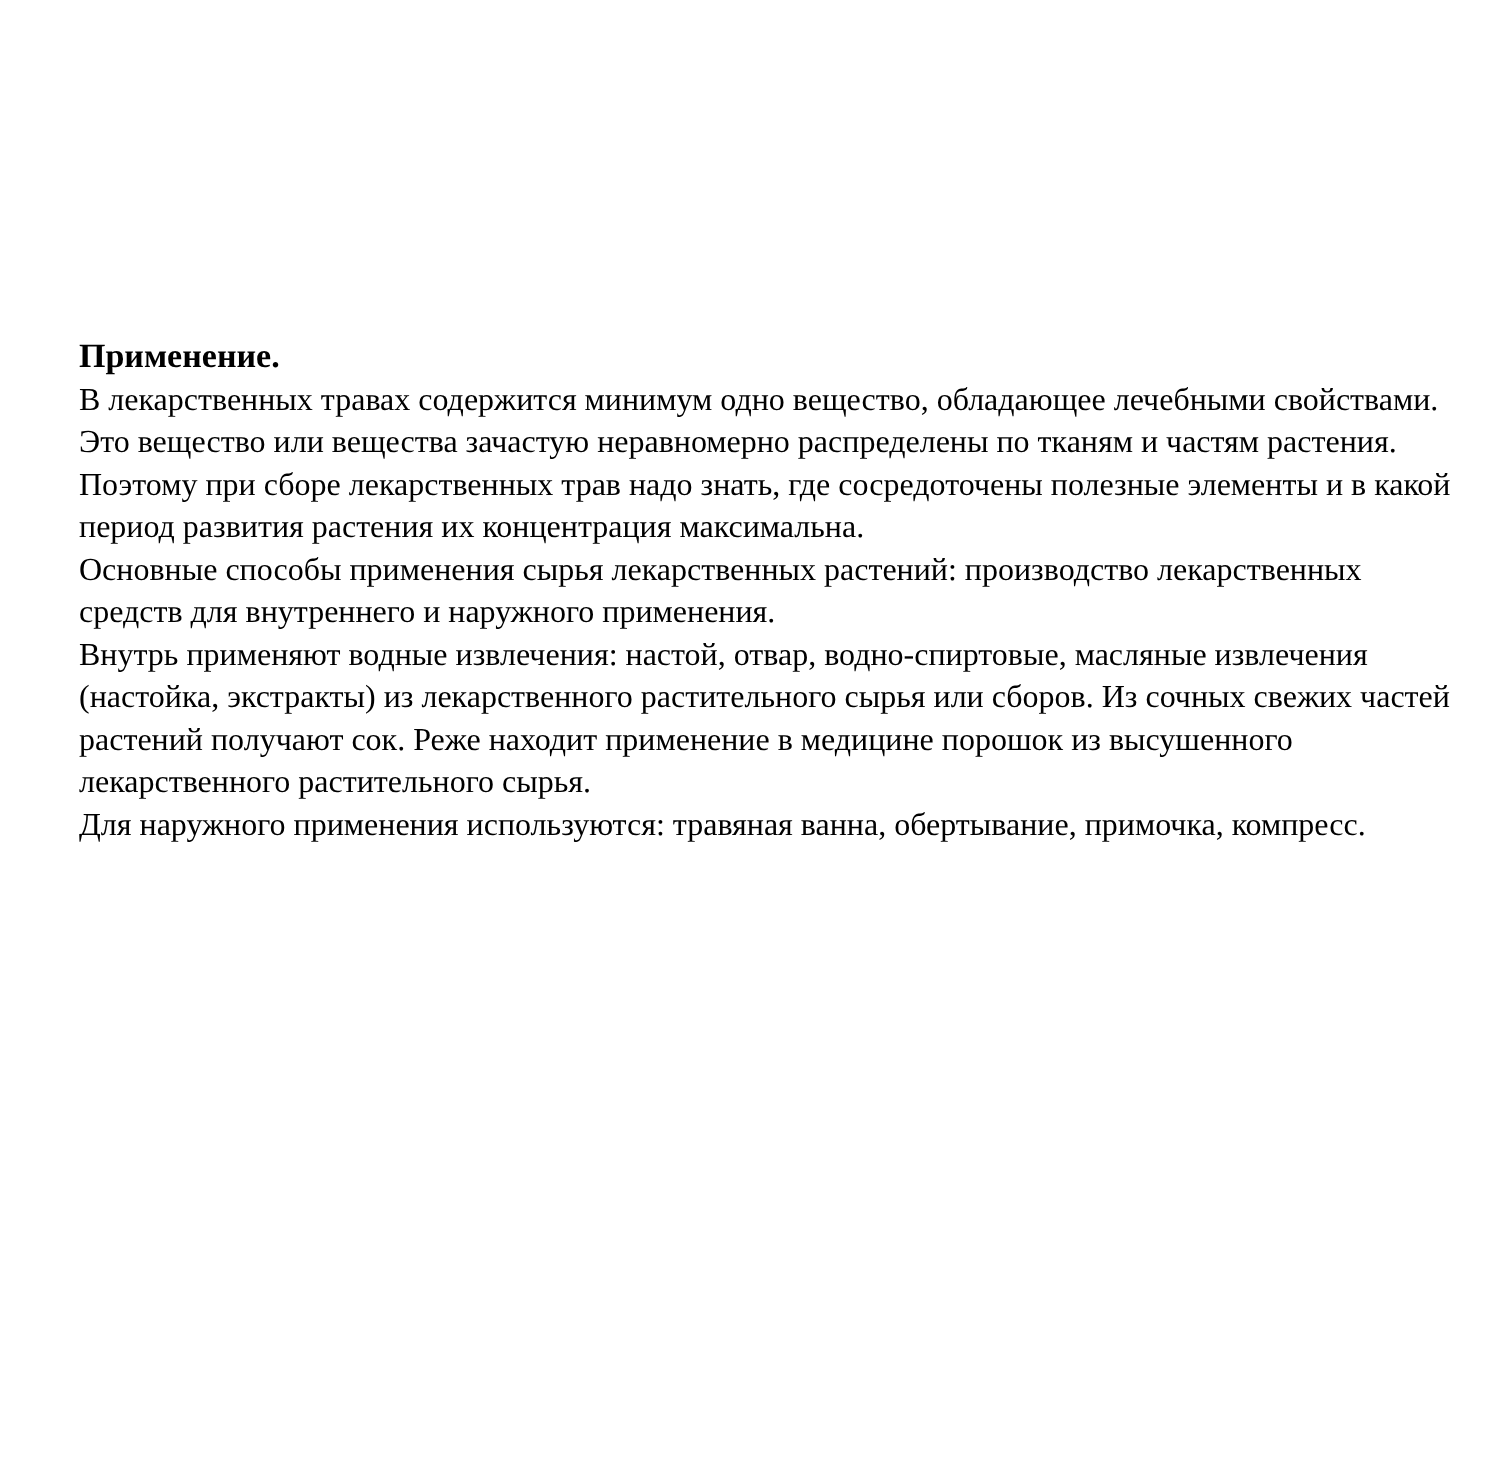Применение.
В лекарственных травах содержится минимум одно вещество, обладающее лечебными свойствами. Это вещество или вещества зачастую неравномерно распределены по тканям и частям растения. Поэтому при сборе лекарственных трав надо знать, где сосредоточены полезные элементы и в какой период развития растения их концентрация максимальна.
Основные способы применения сырья лекарственных растений: производство лекарственных средств для внутреннего и наружного применения.
Внутрь применяют водные извлечения: настой, отвар, водно-спиртовые, масляные извлечения (настойка, экстракты) из лекарственного растительного сырья или сборов. Из сочных свежих частей растений получают сок. Реже находит применение в медицине порошок из высушенного лекарственного растительного сырья.
Для наружного применения используются: травяная ванна, обертывание, примочка, компресс.